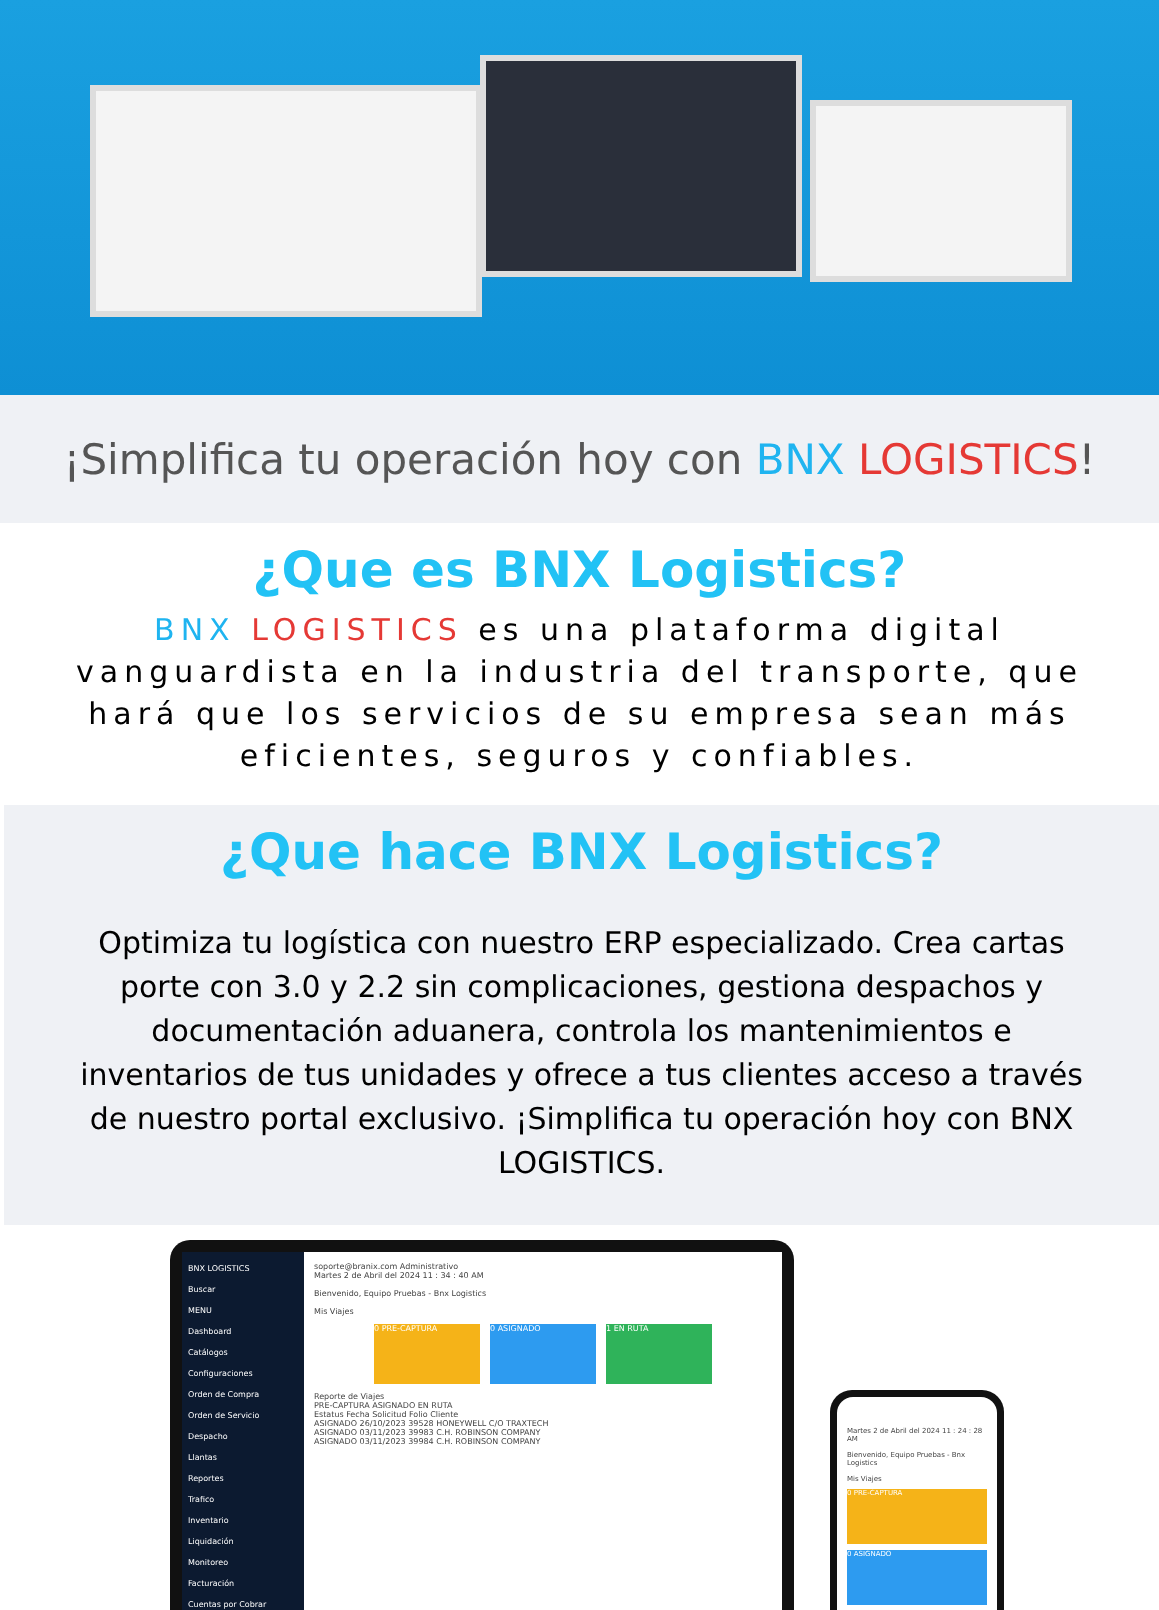¡Simplifica tu operación hoy con BNX LOGISTICS!
¿Que es BNX Logistics?
BNX LOGISTICS es una plataforma digital vanguardista en la industria del transporte, que hará que los servicios de su empresa sean más eficientes, seguros y confiables.
¿Que hace BNX Logistics?
Optimiza tu logística con nuestro ERP especializado. Crea cartas porte con 3.0 y 2.2 sin complicaciones, gestiona despachos y documentación aduanera, controla los mantenimientos e inventarios de tus unidades y ofrece a tus clientes acceso a través de nuestro portal exclusivo. ¡Simplifica tu operación hoy con BNX LOGISTICS.
BNX LOGISTICS
Buscar
MENU
Dashboard
Catálogos
Configuraciones
Orden de Compra
Orden de Servicio
Despacho
Llantas
Reportes
Trafico
Inventario
Liquidación
Monitoreo
Facturación
Cuentas por Cobrar
soporte@branix.com Administrativo
Martes 2 de Abril del 2024 11 : 34 : 40 AM
Bienvenido, Equipo Pruebas - Bnx Logistics
Mis Viajes
0 PRE-CAPTURA 0 ASIGNADO 1 EN RUTA
Reporte de Viajes
PRE-CAPTURA ASIGNADO EN RUTA
Estatus Fecha Solicitud Folio Cliente
ASIGNADO 26/10/2023 39528 HONEYWELL C/O TRAXTECH
ASIGNADO 03/11/2023 39983 C.H. ROBINSON COMPANY
ASIGNADO 03/11/2023 39984 C.H. ROBINSON COMPANY
Martes 2 de Abril del 2024 11 : 24 : 28 AM
Bienvenido, Equipo Pruebas - Bnx Logistics
Mis Viajes
0 PRE-CAPTURA
0 ASIGNADO